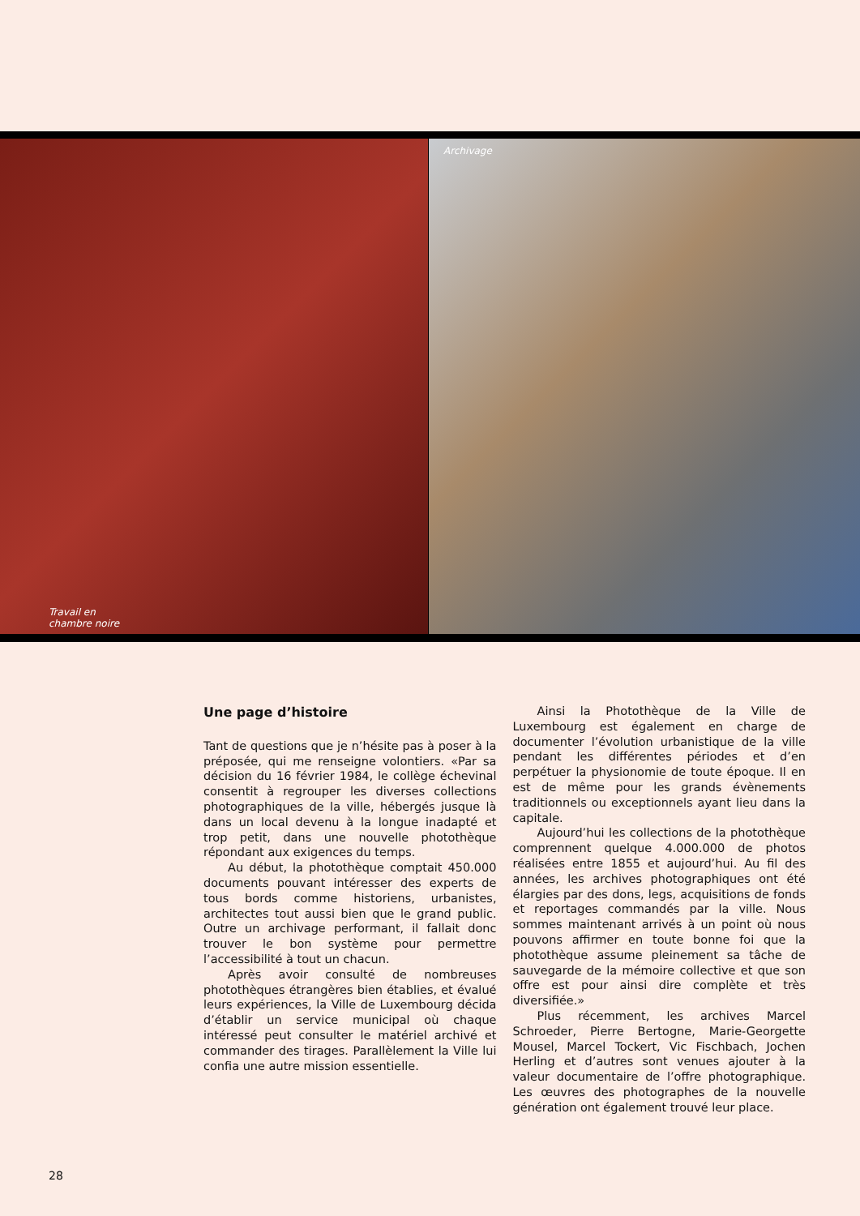Travail en
chambre noire
Archivage
Une page d’histoire
Tant de questions que je n’hésite pas à poser à la préposée, qui me renseigne volontiers. «Par sa décision du 16 février 1984, le collège échevinal consentit à regrouper les diverses collections photographiques de la ville, hébergés jusque là dans un local devenu à la longue inadapté et trop petit, dans une nouvelle photothèque répondant aux exigences du temps.
Au début, la photothèque comptait 450.000 documents pouvant intéresser des experts de tous bords comme historiens, urbanistes, architectes tout aussi bien que le grand public. Outre un archivage performant, il fallait donc trouver le bon système pour permettre l’accessibilité à tout un chacun.
Après avoir consulté de nombreuses photothèques étrangères bien établies, et évalué leurs expériences, la Ville de Luxembourg décida d’établir un service municipal où chaque intéressé peut consulter le matériel archivé et commander des tirages. Parallèlement la Ville lui confia une autre mission essentielle.
Ainsi la Photothèque de la Ville de Luxembourg est également en charge de documenter l’évolution urbanistique de la ville pendant les différentes périodes et d’en perpétuer la physionomie de toute époque. Il en est de même pour les grands évènements traditionnels ou exceptionnels ayant lieu dans la capitale.
Aujourd’hui les collections de la photothèque comprennent quelque 4.000.000 de photos réalisées entre 1855 et aujourd’hui. Au fil des années, les archives photographiques ont été élargies par des dons, legs, acquisitions de fonds et reportages commandés par la ville. Nous sommes maintenant arrivés à un point où nous pouvons affirmer en toute bonne foi que la photothèque assume pleinement sa tâche de sauvegarde de la mémoire collective et que son offre est pour ainsi dire complète et très diversifiée.»
Plus récemment, les archives Marcel Schroeder, Pierre Bertogne, Marie-Georgette Mousel, Marcel Tockert, Vic Fischbach, Jochen Herling et d’autres sont venues ajouter à la valeur documentaire de l’offre photographique. Les œuvres des photographes de la nouvelle génération ont également trouvé leur place.
28